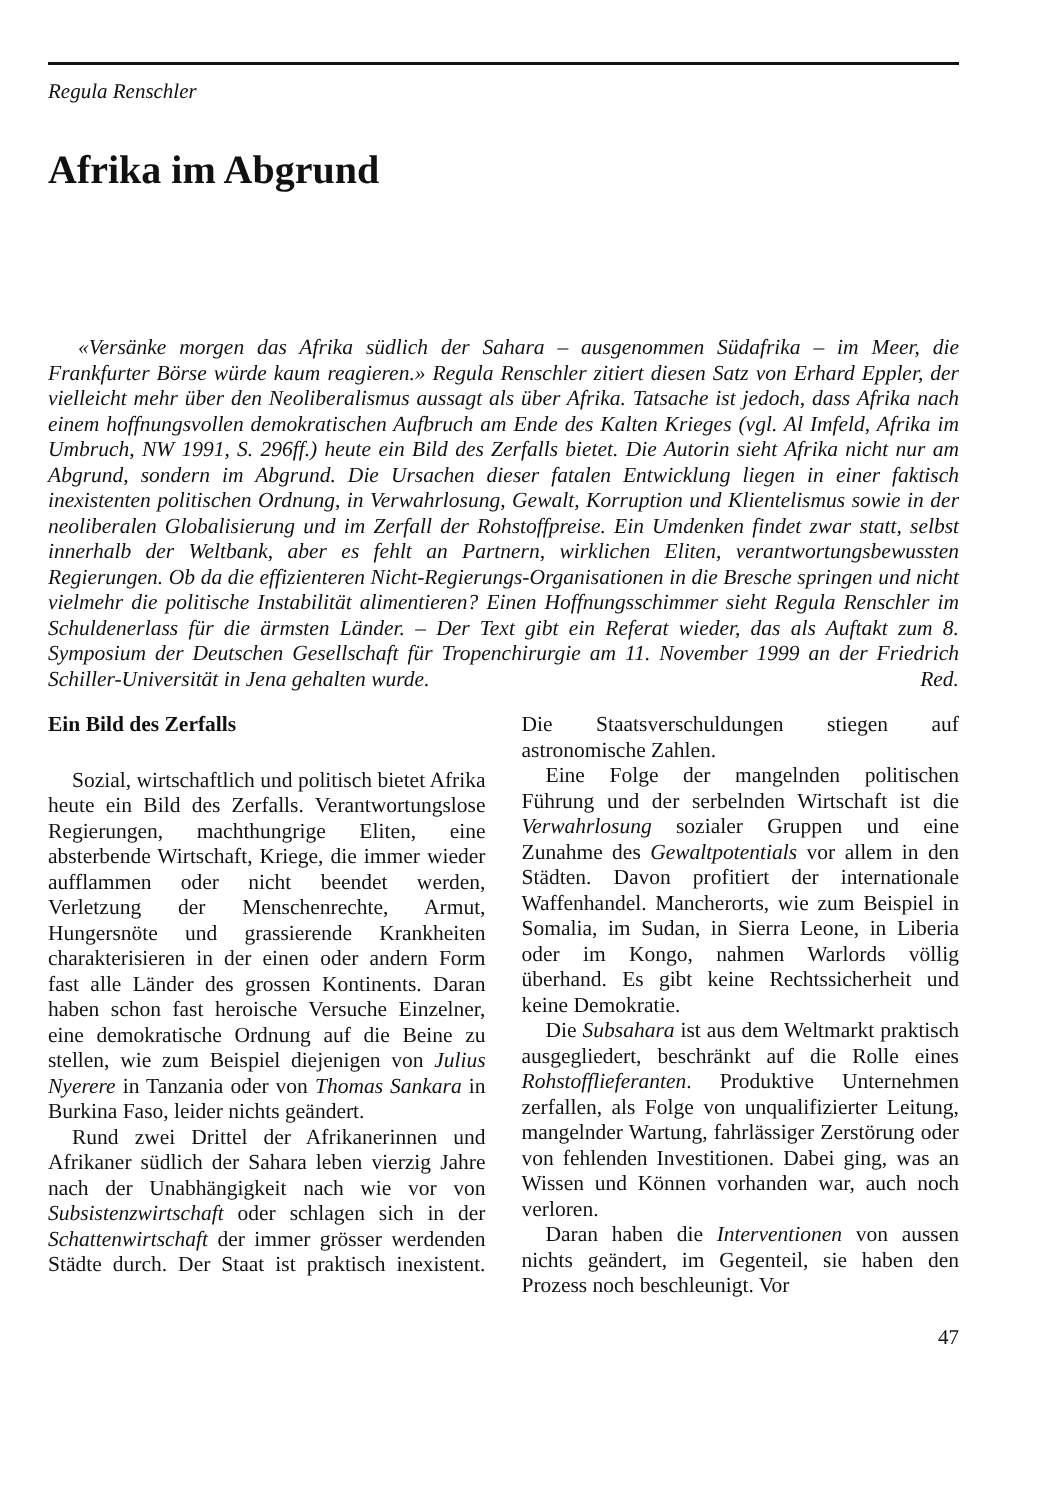Regula Renschler
Afrika im Abgrund
«Versänke morgen das Afrika südlich der Sahara – ausgenommen Südafrika – im Meer, die Frankfurter Börse würde kaum reagieren.» Regula Renschler zitiert diesen Satz von Erhard Eppler, der vielleicht mehr über den Neoliberalismus aussagt als über Afrika. Tatsache ist jedoch, dass Afrika nach einem hoffnungsvollen demokratischen Aufbruch am Ende des Kalten Krieges (vgl. Al Imfeld, Afrika im Umbruch, NW 1991, S. 296ff.) heute ein Bild des Zerfalls bietet. Die Autorin sieht Afrika nicht nur am Abgrund, sondern im Abgrund. Die Ursachen dieser fatalen Entwicklung liegen in einer faktisch inexistenten politischen Ordnung, in Verwahrlosung, Gewalt, Korruption und Klientelismus sowie in der neoliberalen Globalisierung und im Zerfall der Rohstoffpreise. Ein Umdenken findet zwar statt, selbst innerhalb der Weltbank, aber es fehlt an Partnern, wirklichen Eliten, verantwortungsbewussten Regierungen. Ob da die effizienteren Nicht-Regierungs-Organisationen in die Bresche springen und nicht vielmehr die politische Instabilität alimentieren? Einen Hoffnungsschimmer sieht Regula Renschler im Schuldenerlass für die ärmsten Länder. – Der Text gibt ein Referat wieder, das als Auftakt zum 8. Symposium der Deutschen Gesellschaft für Tropenchirurgie am 11. November 1999 an der Friedrich Schiller-Universität in Jena gehalten wurde. Red.
Ein Bild des Zerfalls
Sozial, wirtschaftlich und politisch bietet Afrika heute ein Bild des Zerfalls. Verantwortungslose Regierungen, machthungrige Eliten, eine absterbende Wirtschaft, Kriege, die immer wieder aufflammen oder nicht beendet werden, Verletzung der Menschenrechte, Armut, Hungersnöte und grassierende Krankheiten charakterisieren in der einen oder andern Form fast alle Länder des grossen Kontinents. Daran haben schon fast heroische Versuche Einzelner, eine demokratische Ordnung auf die Beine zu stellen, wie zum Beispiel diejenigen von Julius Nyerere in Tanzania oder von Thomas Sankara in Burkina Faso, leider nichts geändert.
Rund zwei Drittel der Afrikanerinnen und Afrikaner südlich der Sahara leben vierzig Jahre nach der Unabhängigkeit nach wie vor von Subsistenzwirtschaft oder schlagen sich in der Schattenwirtschaft der immer grösser werdenden Städte durch. Der Staat ist praktisch inexistent. Die Staatsverschuldungen stiegen auf astronomische Zahlen.
Eine Folge der mangelnden politischen Führung und der serbelnden Wirtschaft ist die Verwahrlosung sozialer Gruppen und eine Zunahme des Gewaltpotentials vor allem in den Städten. Davon profitiert der internationale Waffenhandel. Mancherorts, wie zum Beispiel in Somalia, im Sudan, in Sierra Leone, in Liberia oder im Kongo, nahmen Warlords völlig überhand. Es gibt keine Rechtssicherheit und keine Demokratie.
Die Subsahara ist aus dem Weltmarkt praktisch ausgegliedert, beschränkt auf die Rolle eines Rohstofflieferanten. Produktive Unternehmen zerfallen, als Folge von unqualifizierter Leitung, mangelnder Wartung, fahrlässiger Zerstörung oder von fehlenden Investitionen. Dabei ging, was an Wissen und Können vorhanden war, auch noch verloren.
Daran haben die Interventionen von aussen nichts geändert, im Gegenteil, sie haben den Prozess noch beschleunigt. Vor
47